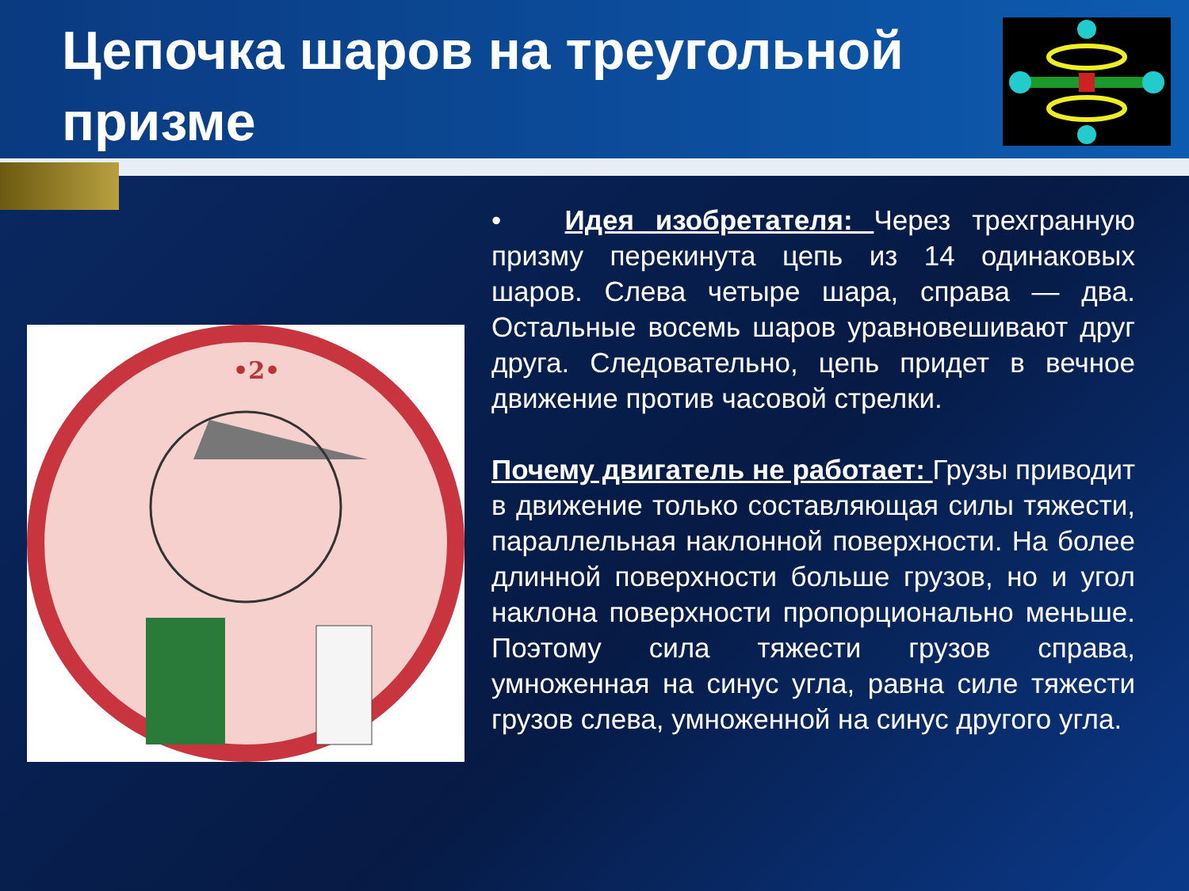Цепочка шаров на треугольной призме
•2•
• Идея изобретателя: Через трехгранную призму перекинута цепь из 14 одинаковых шаров. Слева четыре шара, справа — два. Остальные восемь шаров уравновешивают друг друга. Следовательно, цепь придет в вечное движение против часовой стрелки.
Почему двигатель не работает: Грузы приводит в движение только составляющая силы тяжести, параллельная наклонной поверхности. На более длинной поверхности больше грузов, но и угол наклона поверхности пропорционально меньше. Поэтому сила тяжести грузов справа, умноженная на синус угла, равна силе тяжести грузов слева, умноженной на синус другого угла.